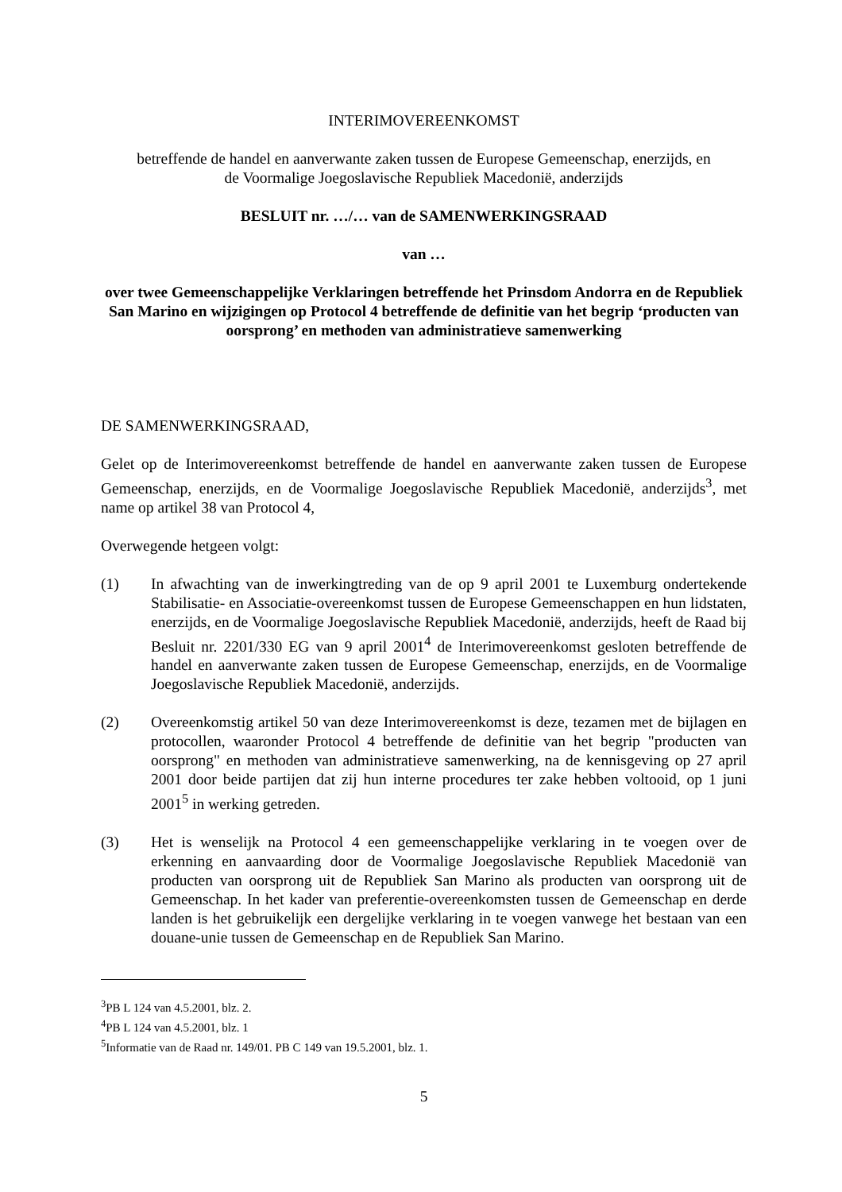INTERIMOVEREENKOMST
betreffende de handel en aanverwante zaken tussen de Europese Gemeenschap, enerzijds, en
de Voormalige Joegoslavische Republiek Macedonië, anderzijds
BESLUIT nr. …/… van de SAMENWERKINGSRAAD
van …
over twee Gemeenschappelijke Verklaringen betreffende het Prinsdom Andorra en de Republiek San Marino en wijzigingen op Protocol 4 betreffende de definitie van het begrip ‘producten van oorsprong’ en methoden van administratieve samenwerking
DE SAMENWERKINGSRAAD,
Gelet op de Interimovereenkomst betreffende de handel en aanverwante zaken tussen de Europese Gemeenschap, enerzijds, en de Voormalige Joegoslavische Republiek Macedonië, anderzijds<sup>3</sup>, met name op artikel 38 van Protocol 4,
Overwegende hetgeen volgt:
(1) In afwachting van de inwerkingtreding van de op 9 april 2001 te Luxemburg ondertekende Stabilisatie- en Associatie-overeenkomst tussen de Europese Gemeenschappen en hun lidstaten, enerzijds, en de Voormalige Joegoslavische Republiek Macedonië, anderzijds, heeft de Raad bij Besluit nr. 2201/330 EG van 9 april 2001<sup>4</sup> de Interimovereenkomst gesloten betreffende de handel en aanverwante zaken tussen de Europese Gemeenschap, enerzijds, en de Voormalige Joegoslavische Republiek Macedonië, anderzijds.
(2) Overeenkomstig artikel 50 van deze Interimovereenkomst is deze, tezamen met de bijlagen en protocollen, waaronder Protocol 4 betreffende de definitie van het begrip "producten van oorsprong" en methoden van administratieve samenwerking, na de kennisgeving op 27 april 2001 door beide partijen dat zij hun interne procedures ter zake hebben voltooid, op 1 juni 2001<sup>5</sup> in werking getreden.
(3) Het is wenselijk na Protocol 4 een gemeenschappelijke verklaring in te voegen over de erkenning en aanvaarding door de Voormalige Joegoslavische Republiek Macedonië van producten van oorsprong uit de Republiek San Marino als producten van oorsprong uit de Gemeenschap. In het kader van preferentie-overeenkomsten tussen de Gemeenschap en derde landen is het gebruikelijk een dergelijke verklaring in te voegen vanwege het bestaan van een douane-unie tussen de Gemeenschap en de Republiek San Marino.
<sup>3</sup> PB L 124 van 4.5.2001, blz. 2.
<sup>4</sup> PB L 124 van 4.5.2001, blz. 1
<sup>5</sup> Informatie van de Raad nr. 149/01. PB C 149 van 19.5.2001, blz. 1.
5